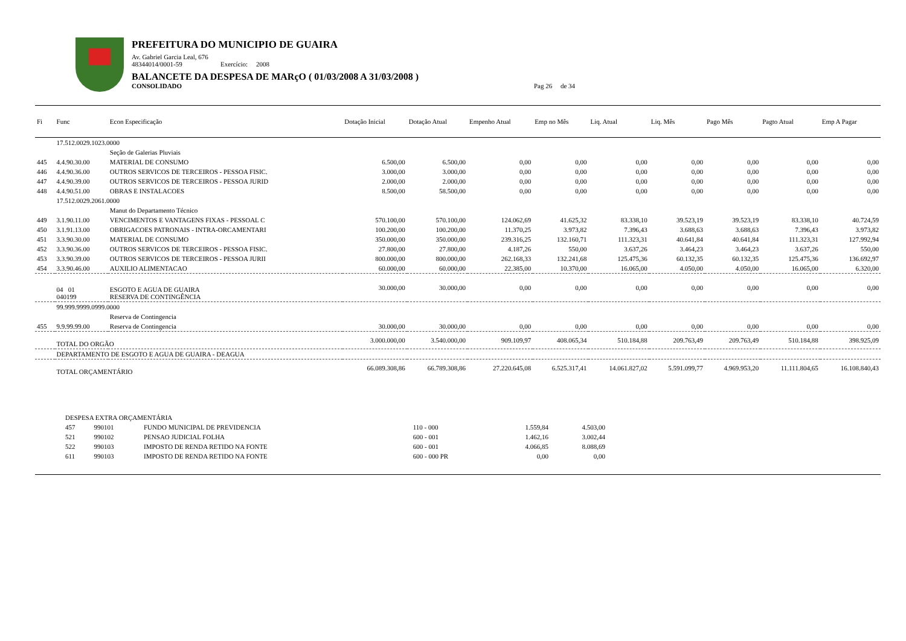PREFEITURA DO MUNICIPIO DE GUAIRA
Av. Gabriel Garcia Leal, 676
48344014/0001-59 Exercício: 2008
BALANCETE DA DESPESA DE MARçO ( 01/03/2008 A 31/03/2008 )
CONSOLIDADO Pag 26 de 34
| Fi | Func | Econ Especificação | Dotação Inicial | Dotação Atual | Empenho Atual | Emp no Mês | Liq. Atual | Liq. Mês | Pago Mês | Pagto Atual | Emp A Pagar |
| --- | --- | --- | --- | --- | --- | --- | --- | --- | --- | --- | --- |
| | 17.512.0029.1023.0000 | | | | | | | | | | |
| | | Seção de Galerias Pluviais | | | | | | | | | |
| 445 | 4.4.90.30.00 | MATERIAL DE CONSUMO | 6.500,00 | 6.500,00 | 0,00 | 0,00 | 0,00 | 0,00 | 0,00 | 0,00 | 0,00 |
| 446 | 4.4.90.36.00 | OUTROS SERVICOS DE TERCEIROS - PESSOA FISIC. | 3.000,00 | 3.000,00 | 0,00 | 0,00 | 0,00 | 0,00 | 0,00 | 0,00 | 0,00 |
| 447 | 4.4.90.39.00 | OUTROS SERVICOS DE TERCEIROS - PESSOA JURID | 2.000,00 | 2.000,00 | 0,00 | 0,00 | 0,00 | 0,00 | 0,00 | 0,00 | 0,00 |
| 448 | 4.4.90.51.00 | OBRAS E INSTALACOES | 8.500,00 | 58.500,00 | 0,00 | 0,00 | 0,00 | 0,00 | 0,00 | 0,00 | 0,00 |
| | 17.512.0029.2061.0000 | | | | | | | | | | |
| | | Manut do Departamento Técnico | | | | | | | | | |
| 449 | 3.1.90.11.00 | VENCIMENTOS E VANTAGENS FIXAS - PESSOAL C | 570.100,00 | 570.100,00 | 124.062,69 | 41.625,32 | 83.338,10 | 39.523,19 | 39.523,19 | 83.338,10 | 40.724,59 |
| 450 | 3.1.91.13.00 | OBRIGACOES PATRONAIS - INTRA-ORCAMENTARI | 100.200,00 | 100.200,00 | 11.370,25 | 3.973,82 | 7.396,43 | 3.688,63 | 3.688,63 | 7.396,43 | 3.973,82 |
| 451 | 3.3.90.30.00 | MATERIAL DE CONSUMO | 350.000,00 | 350.000,00 | 239.316,25 | 132.160,71 | 111.323,31 | 40.641,84 | 40.641,84 | 111.323,31 | 127.992,94 |
| 452 | 3.3.90.36.00 | OUTROS SERVICOS DE TERCEIROS - PESSOA FISIC. | 27.800,00 | 27.800,00 | 4.187,26 | 550,00 | 3.637,26 | 3.464,23 | 3.464,23 | 3.637,26 | 550,00 |
| 453 | 3.3.90.39.00 | OUTROS SERVICOS DE TERCEIROS - PESSOA JURII | 800.000,00 | 800.000,00 | 262.168,33 | 132.241,68 | 125.475,36 | 60.132,35 | 60.132,35 | 125.475,36 | 136.692,97 |
| 454 | 3.3.90.46.00 | AUXILIO ALIMENTACAO | 60.000,00 | 60.000,00 | 22.385,00 | 10.370,00 | 16.065,00 | 4.050,00 | 4.050,00 | 16.065,00 | 6.320,00 |
| | 04 01 040199 | ESGOTO E AGUA DE GUAIRA RESERVA DE CONTINGÊNCIA | 30.000,00 | 30.000,00 | 0,00 | 0,00 | 0,00 | 0,00 | 0,00 | 0,00 | 0,00 |
| | 99.999.9999.0999.0000 | | | | | | | | | | |
| | | Reserva de Contingencia | | | | | | | | | |
| 455 | 9.9.99.99.00 | Reserva de Contingencia | 30.000,00 | 30.000,00 | 0,00 | 0,00 | 0,00 | 0,00 | 0,00 | 0,00 | 0,00 |
| | TOTAL DO ORGÃO | | 3.000.000,00 | 3.540.000,00 | 909.109,97 | 408.065,34 | 510.184,88 | 209.763,49 | 209.763,49 | 510.184,88 | 398.925,09 |
| | DEPARTAMENTO DE ESGOTO E AGUA DE GUAIRA - DEAGUA | | | | | | | | | | |
| | TOTAL ORÇAMENTÁRIO | | 66.089.308,86 | 66.789.308,86 | 27.220.645,08 | 6.525.317,41 | 14.061.827,02 | 5.591.099,77 | 4.969.953,20 | 11.111.804,65 | 16.108.840,43 |
| DESPESA EXTRA ORÇAMENTÁRIA | | | | | |
| 457 | 990101 | FUNDO MUNICIPAL DE PREVIDENCIA | 110 - 000 | 1.559,84 | 4.503,00 |
| 521 | 990102 | PENSAO JUDICIAL FOLHA | 600 - 001 | 1.462,16 | 3.002,44 |
| 522 | 990103 | IMPOSTO DE RENDA RETIDO NA FONTE | 600 - 001 | 4.066,85 | 8.088,69 |
| 611 | 990103 | IMPOSTO DE RENDA RETIDO NA FONTE | 600 - 000 PR | 0,00 | 0,00 |